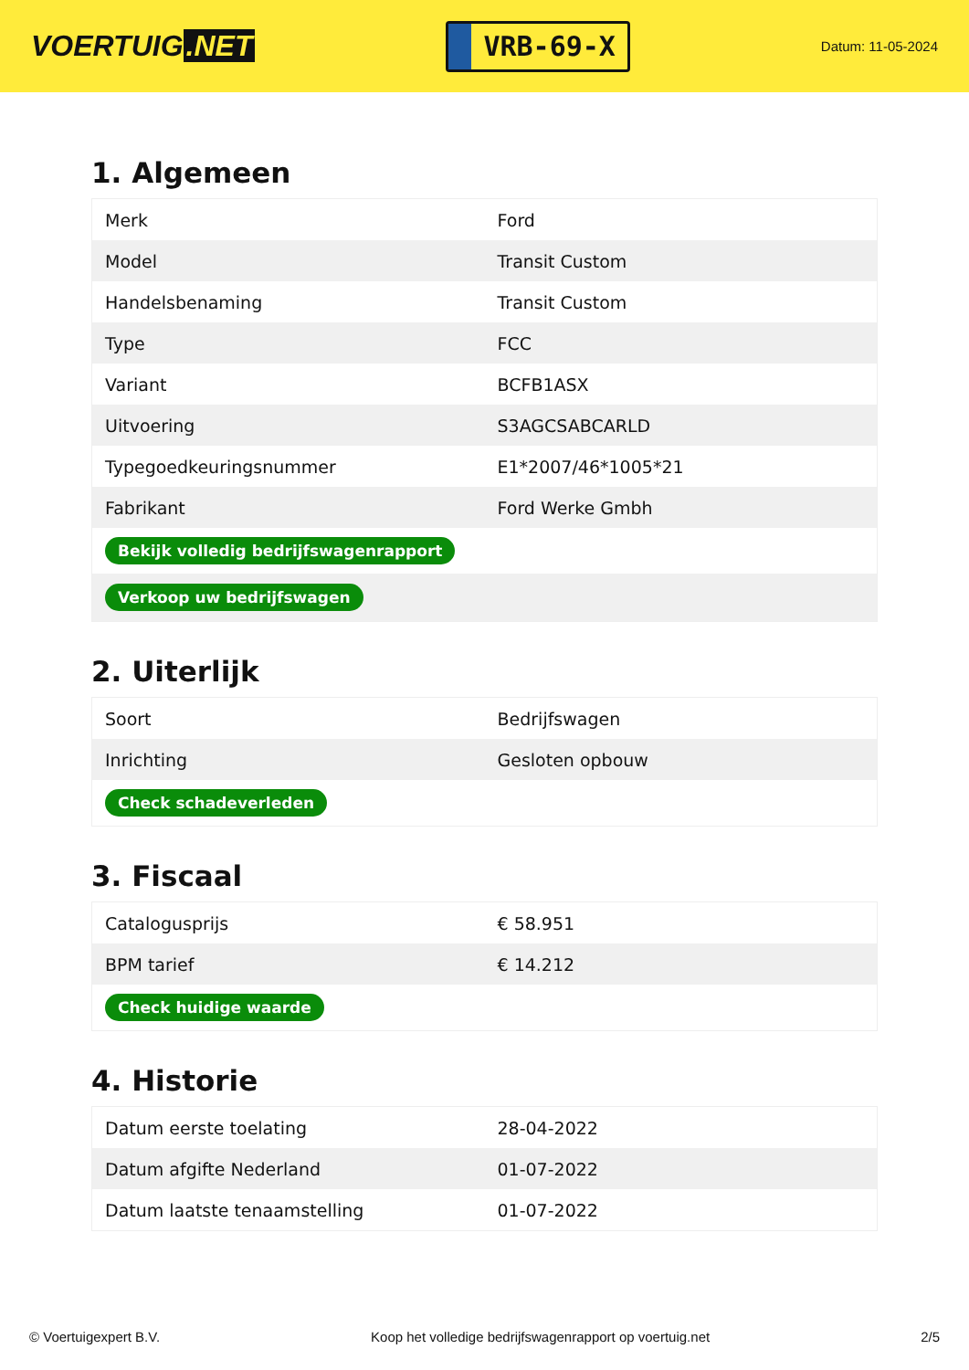VOERTUIG.NET
VRB-69-X
Datum: 11-05-2024
1. Algemeen
| Merk | Ford |
| Model | Transit Custom |
| Handelsbenaming | Transit Custom |
| Type | FCC |
| Variant | BCFB1ASX |
| Uitvoering | S3AGCSABCARLD |
| Typegoedkeuringsnummer | E1*2007/46*1005*21 |
| Fabrikant | Ford Werke Gmbh |
| Bekijk volledig bedrijfswagenrapport | |
| Verkoop uw bedrijfswagen | |
2. Uiterlijk
| Soort | Bedrijfswagen |
| Inrichting | Gesloten opbouw |
| Check schadeverleden | |
3. Fiscaal
| Catalogusprijs | € 58.951 |
| BPM tarief | € 14.212 |
| Check huidige waarde | |
4. Historie
| Datum eerste toelating | 28-04-2022 |
| Datum afgifte Nederland | 01-07-2022 |
| Datum laatste tenaamstelling | 01-07-2022 |
© Voertuigexpert B.V. Koop het volledige bedrijfswagenrapport op voertuig.net 2/5